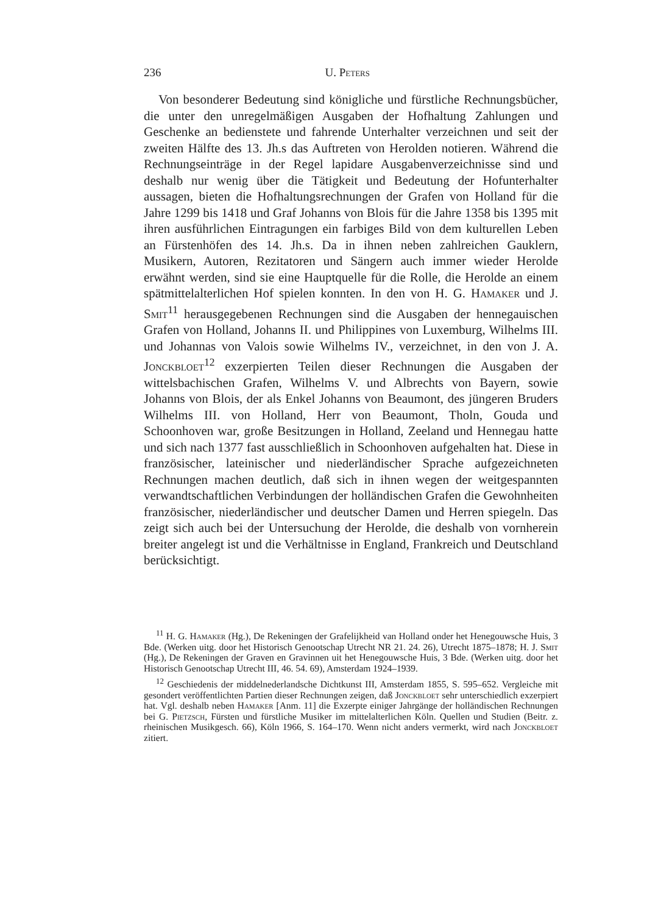236 U. Peters
Von besonderer Bedeutung sind königliche und fürstliche Rechnungsbücher, die unter den unregelmäßigen Ausgaben der Hofhaltung Zahlungen und Geschenke an bedienstete und fahrende Unterhalter verzeichnen und seit der zweiten Hälfte des 13. Jh.s das Auftreten von Herolden notieren. Während die Rechnungseinträge in der Regel lapidare Ausgabenverzeichnisse sind und deshalb nur wenig über die Tätigkeit und Bedeutung der Hofunterhalter aussagen, bieten die Hofhaltungsrechnungen der Grafen von Holland für die Jahre 1299 bis 1418 und Graf Johanns von Blois für die Jahre 1358 bis 1395 mit ihren ausführlichen Eintragungen ein farbiges Bild von dem kulturellen Leben an Fürstenhöfen des 14. Jh.s. Da in ihnen neben zahlreichen Gauklern, Musikern, Autoren, Rezitatoren und Sängern auch immer wieder Herolde erwähnt werden, sind sie eine Hauptquelle für die Rolle, die Herolde an einem spätmittelalterlichen Hof spielen konnten. In den von H. G. Hamaker und J. Smit<sup>11</sup> herausgegebenen Rechnungen sind die Ausgaben der hennegauischen Grafen von Holland, Johanns II. und Philippines von Luxemburg, Wilhelms III. und Johannas von Valois sowie Wilhelms IV., verzeichnet, in den von J. A. Jonckbloet<sup>12</sup> exzerpierten Teilen dieser Rechnungen die Ausgaben der wittelsbachischen Grafen, Wilhelms V. und Albrechts von Bayern, sowie Johanns von Blois, der als Enkel Johanns von Beaumont, des jüngeren Bruders Wilhelms III. von Holland, Herr von Beaumont, Tholn, Gouda und Schoonhoven war, große Besitzungen in Holland, Zeeland und Hennegau hatte und sich nach 1377 fast ausschließlich in Schoonhoven aufgehalten hat. Diese in französischer, lateinischer und niederländischer Sprache aufgezeichneten Rechnungen machen deutlich, daß sich in ihnen wegen der weitgespannten verwandtschaftlichen Verbindungen der holländischen Grafen die Gewohnheiten französischer, niederländischer und deutscher Damen und Herren spiegeln. Das zeigt sich auch bei der Untersuchung der Herolde, die deshalb von vornherein breiter angelegt ist und die Verhältnisse in England, Frankreich und Deutschland berücksichtigt.
<sup>11</sup> H. G. Hamaker (Hg.), De Rekeningen der Grafelijkheid van Holland onder het Henegouwsche Huis, 3 Bde. (Werken uitg. door het Historisch Genootschap Utrecht NR 21. 24. 26), Utrecht 1875–1878; H. J. Smit (Hg.), De Rekeningen der Graven en Gravinnen uit het Henegouwsche Huis, 3 Bde. (Werken uitg. door het Historisch Genootschap Utrecht III, 46. 54. 69), Amsterdam 1924–1939.
<sup>12</sup> Geschiedenis der middelnederlandsche Dichtkunst III, Amsterdam 1855, S. 595–652. Vergleiche mit gesondert veröffentlichten Partien dieser Rechnungen zeigen, daß Jonckbloet sehr unterschiedlich exzerpiert hat. Vgl. deshalb neben Hamaker [Anm. 11] die Exzerpte einiger Jahrgänge der holländischen Rechnungen bei G. Pietzsch, Fürsten und fürstliche Musiker im mittelalterlichen Köln. Quellen und Studien (Beitr. z. rheinischen Musikgesch. 66), Köln 1966, S. 164–170. Wenn nicht anders vermerkt, wird nach Jonckbloet zitiert.